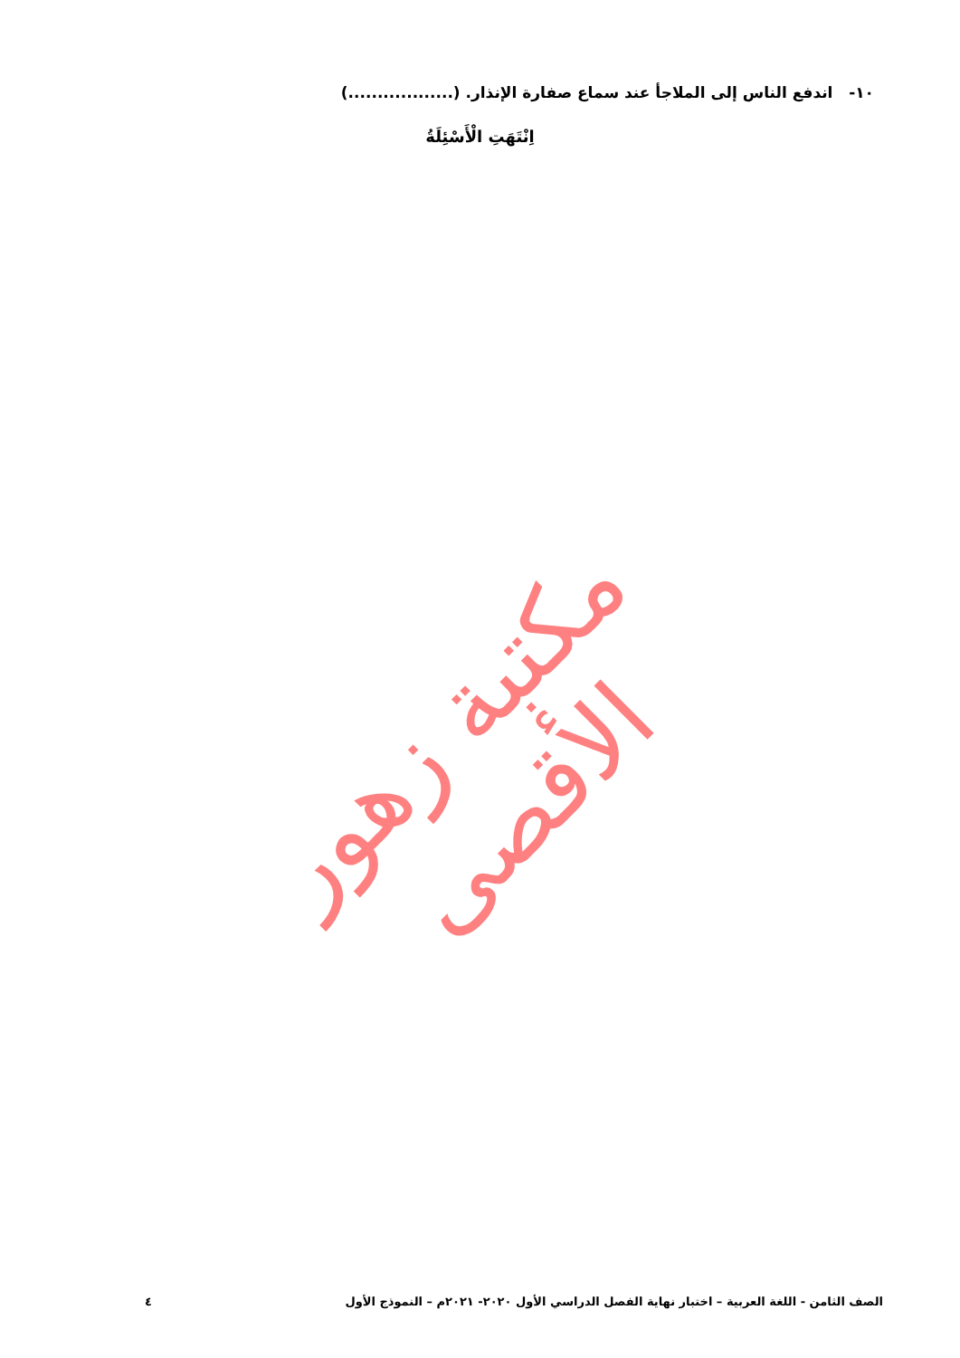١٠- اندفع الناس إلى الملاجأ عند سماع صفارة الإنذار. (..................)
اِنْتَهَتِ الْأَسْئِلَةُ
مكتبة زهور الأقصى
الصف الثامن - اللغة العربية – اختبار نهاية الفصل الدراسي الأول ٢٠٢٠- ٢٠٢١م – النموذج الأول ٤